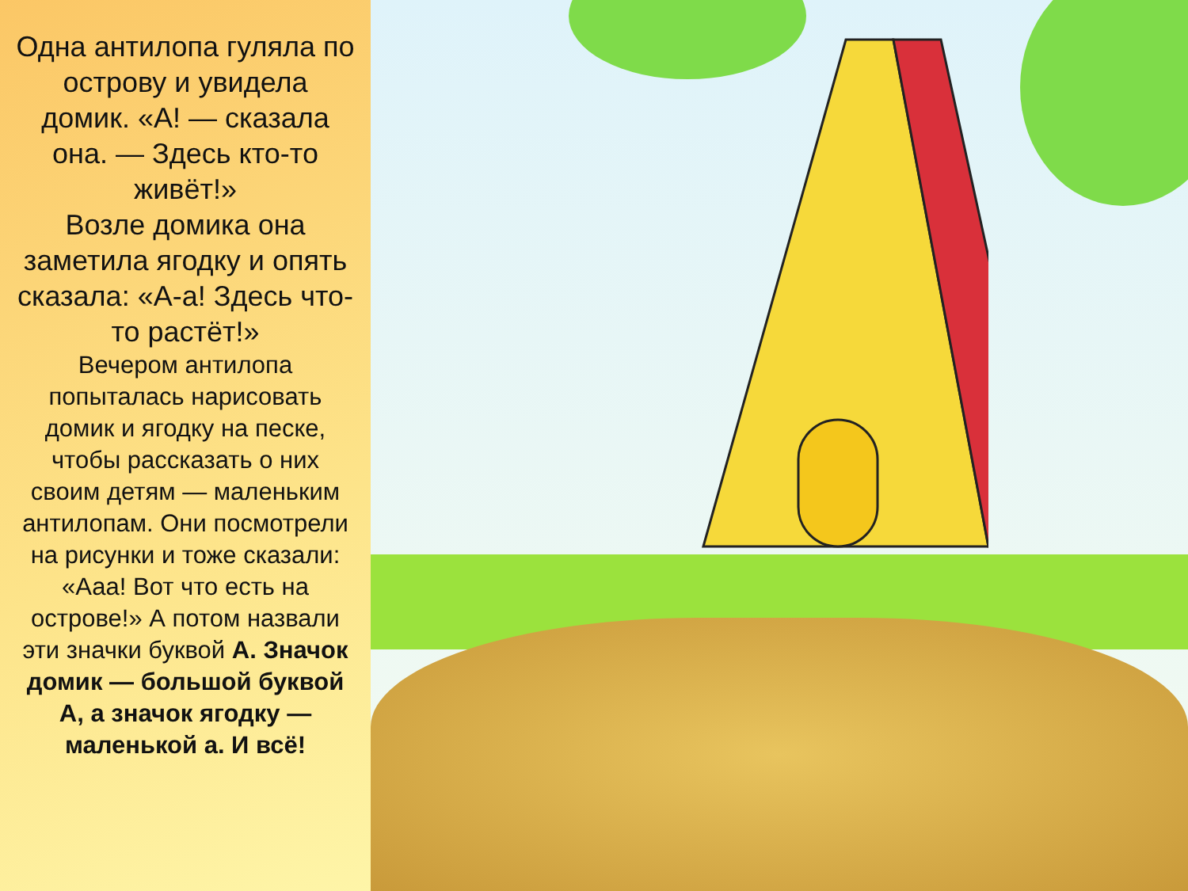Одна антилопа гуляла по острову и увидела домик. «А! — сказала она. — Здесь кто-то живёт!»
Возле домика она заметила ягодку и опять сказала: «А-а! Здесь что-то растёт!»
Вечером антилопа попыталась нарисовать домик и ягодку на песке, чтобы рассказать о них своим детям — маленьким антилопам. Они посмотрели на рисунки и тоже сказали: «Ааа! Вот что есть на острове!» А потом назвали
эти значки буквой А. Значок домик — большой буквой А, а значок ягодку — маленькой а. И всё!